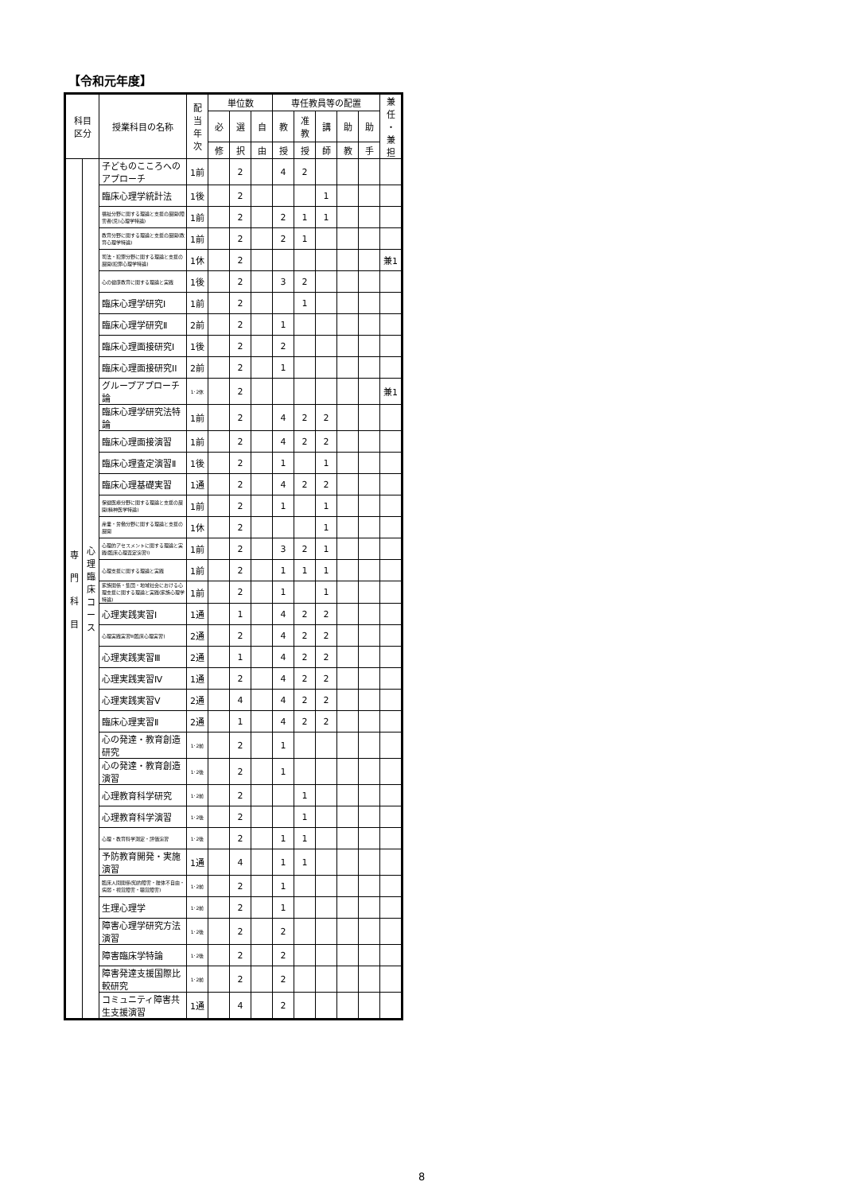【令和元年度】
| 科目 区分 | | 授業科目の名称 | 配 当 年 次 | 単位数 | | | 専任教員等の配置 | | | | | 兼 任 ・ 兼 担 |
| --- | --- | --- | --- | --- | --- | --- | --- | --- | --- | --- | --- | --- |
| | | | | 必 | 選 | 自 | 教 | 准 教 | 講 | 助 | 助 | |
| | | | | 修 | 択 | 由 | 授 | 授 | 師 | 教 | 手 | |
| 専 門 科 目 | 心 理 臨 床 コ ー ス | 子どものこころへのアプローチ | 1前 | | 2 | | 4 | 2 | | | | |
| | | 臨床心理学統計法 | 1後 | | 2 | | | | 1 | | | |
| | | 福祉分野に関する理論と支援の展開(障害者(児)心理学特論) | 1前 | | 2 | | 2 | 1 | 1 | | | |
| | | 教育分野に関する理論と支援の展開(教育心理学特論) | 1前 | | 2 | | 2 | 1 | | | | |
| | | 司法・犯罪分野に関する理論と支援の展開(犯罪心理学特論) | 1休 | | 2 | | | | | | | 兼1 |
| | | 心の健康教育に関する理論と実践 | 1後 | | 2 | | 3 | 2 | | | | |
| | | 臨床心理学研究I | 1前 | | 2 | | | 1 | | | | |
| | | 臨床心理学研究Ⅱ | 2前 | | 2 | | 1 | | | | | |
| | | 臨床心理面接研究I | 1後 | | 2 | | 2 | | | | | |
| | | 臨床心理面接研究II | 2前 | | 2 | | 1 | | | | | |
| | | グループアプローチ論 | 1･2休 | | 2 | | | | | | | 兼1 |
| | | 臨床心理学研究法特論 | 1前 | | 2 | | 4 | 2 | 2 | | | |
| | | 臨床心理面接演習 | 1前 | | 2 | | 4 | 2 | 2 | | | |
| | | 臨床心理査定演習Ⅱ | 1後 | | 2 | | 1 | | 1 | | | |
| | | 臨床心理基礎実習 | 1通 | | 2 | | 4 | 2 | 2 | | | |
| | | 保健医療分野に関する理論と支援の展開(精神医学特論) | 1前 | | 2 | | 1 | | 1 | | | |
| | | 産業・労働分野に関する理論と支援の展開 | 1休 | | 2 | | | | 1 | | | |
| | | 心理的アセスメントに関する理論と実践(臨床心理査定演習Ⅰ) | 1前 | | 2 | | 3 | 2 | 1 | | | |
| | | 心理支援に関する理論と実践 | 1前 | | 2 | | 1 | 1 | 1 | | | |
| | | 家族関係・集団・地域社会における心理支援に関する理論と実践(家族心理学特論) | 1前 | | 2 | | 1 | | 1 | | | |
| | | 心理実践実習Ⅰ | 1通 | | 1 | | 4 | 2 | 2 | | | |
| | | 心理実践実習Ⅱ(臨床心理実習) | 2通 | | 2 | | 4 | 2 | 2 | | | |
| | | 心理実践実習Ⅲ | 2通 | | 1 | | 4 | 2 | 2 | | | |
| | | 心理実践実習Ⅳ | 1通 | | 2 | | 4 | 2 | 2 | | | |
| | | 心理実践実習Ⅴ | 2通 | | 4 | | 4 | 2 | 2 | | | |
| | | 臨床心理実習Ⅱ | 2通 | | 1 | | 4 | 2 | 2 | | | |
| | | 心の発達・教育創造研究 | 1･2前 | | 2 | | 1 | | | | | |
| | | 心の発達・教育創造演習 | 1･2後 | | 2 | | 1 | | | | | |
| | | 心理教育科学研究 | 1･2前 | | 2 | | | 1 | | | | |
| | | 心理教育科学演習 | 1･2後 | | 2 | | | 1 | | | | |
| | | 心理・教育科学測定・評価演習 | 1･2後 | | 2 | | 1 | 1 | | | | |
| | | 予防教育開発・実施演習 | 1通 | | 4 | | 1 | 1 | | | | |
| | | 臨床人間関係(知的障害・肢体不自由・病弱・視覚障害・聴覚障害) | 1･2前 | | 2 | | 1 | | | | | |
| | | 生理心理学 | 1･2前 | | 2 | | 1 | | | | | |
| | | 障害心理学研究方法演習 | 1･2後 | | 2 | | 2 | | | | | |
| | | 障害臨床学特論 | 1･2後 | | 2 | | 2 | | | | | |
| | | 障害発達支援国際比較研究 | 1･2前 | | 2 | | 2 | | | | | |
| | | コミュニティ障害共生支援演習 | 1通 | | 4 | | 2 | | | | | |
8